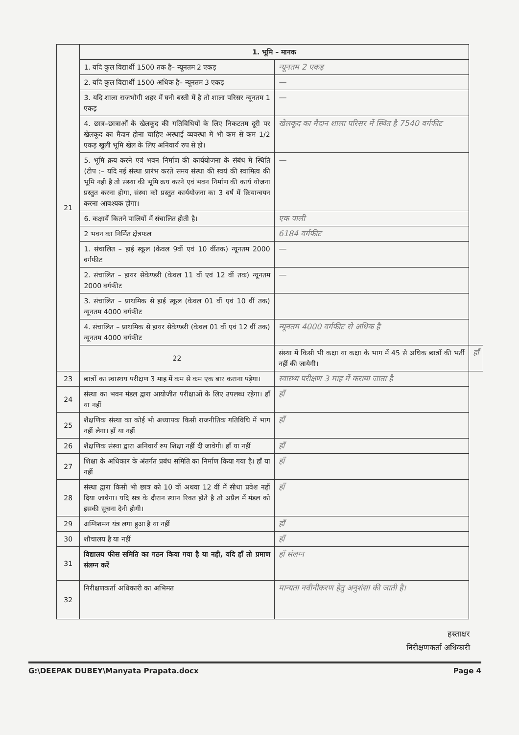| 21 | 1. भूमि – मानक | | |
| | 1. यदि कुल विद्यार्थी 1500 तक है– न्यूनतम 2 एकड़ | न्यूनतम 2 एकड़ | |
| | 2. यदि कुल विद्यार्थी 1500 अधिक है– न्यूनतम 3 एकड़ | — | |
| | 3. यदि शाला राजभोगी शहर में घनी बस्ती में है तो शाला परिसर न्यूनतम 1 एकड़ | — | |
| | 4. छात्र–छात्राओं के खेलकूद की गतिविधियों के लिए निकटतम दूरी पर खेलकूद का मैदान होना चाहिए अस्थाई व्यवस्था में भी कम से कम 1/2 एकड़ खुली भूमि खेल के लिए अनिवार्य रुप से हो। | खेलकूद का मैदान शाला परिसर में स्थित है 7540 वर्गफीट | |
| | 5. भूमि क्रय करने एवं भवन निर्माण की कार्ययोजना के संबंध में स्थिति (टीप :– यदि नई संस्था प्रारंभ करते समय संस्था की स्वयं की स्वामित्व की भूमि नही है तो संस्था की भूमि क्रय करने एवं भवन निर्माण की कार्य योजना प्रस्तुत करना होगा, संस्था को प्रस्तुत कार्ययोजना का 3 वर्ष में क्रियान्वयन करना आवश्यक होगा। | — | |
| | 6. कक्षायें कितने पालियों में संचालित होती है। | एक पाली | |
| | 2 भवन का निर्मित क्षेत्रफल | 6184 वर्गफीट | |
| | 1. संचालित – हाई स्कूल (केवल 9वीं एवं 10 वींतक) न्यूनतम 2000 वर्गफीट | — | |
| | 2. संचालित – हायर सेकेण्डरी (केवल 11 वीं एवं 12 वीं तक) न्यूनतम 2000 वर्गफीट | — | |
| | 3. संचालित – प्राथमिक से हाई स्कूल (केवल 01 वीं एवं 10 वीं तक) न्यूनतम 4000 वर्गफीट | | |
| | 4. संचालित – प्राथमिक से हायर सेकेण्डरी (केवल 01 वीं एवं 12 वीं तक) न्यूनतम 4000 वर्गफीट | न्यूनतम 4000 वर्गफीट से अधिक है | |
| | 22 | संस्था में किसी भी कक्षा या कक्षा के भाग में 45 से अधिक छात्रों की भर्ती नहीं की जायेगी। | हाँ |
| 23 | छात्रों का स्वास्थय परीक्षण 3 माह में कम से कम एक बार कराना पड़ेगा। | स्वास्थ्य परीक्षण 3 माह में कराया जाता है | |
| 24 | संस्था का भवन मंडल द्वारा आयोजीत परीक्षाओं के लिए उपलब्ध रहेगा। हॉं या नहीं | हाँ | |
| 25 | शैक्षणिक संस्था का कोई भी अध्यापक किसी राजनीतिक गतिविधि में भाग नहीं लेगा। हॉं या नहीं | हाँ | |
| 26 | शैक्षणिक संस्था द्वारा अनिवार्य रुप शिक्षा नहीं दी जावेगी। हॉं या नहीं | हाँ | |
| 27 | शिक्षा के अधिकार के अंतर्गत प्रबंध समिति का निर्माण किया गया है। हॉं या नहीं | हाँ | |
| 28 | संस्था द्वारा किसी भी छात्र को 10 वीं अथवा 12 वीं में सीधा प्रवेश नहीं दिया जावेगा। यदि सत्र के दौरान स्थान रिक्त होते है तो अप्रैल में मंडल को इसकी सूचना देनी होगी। | हाँ | |
| 29 | अग्निशमन यंत्र लगा हुआ है या नहीं | हाँ | |
| 30 | शौचालय है या नहीं | हाँ | |
| 31 | विद्यालय फीस समिति का गठन किया गया है या नही, यदि हॉं तो प्रमाण संलग्न करें | हाँ संलग्न | |
| 32 | निरीक्षणकर्ता अधिकारी का अभिमत | मान्यता नवीनीकरण हेतु अनुशंसा की जाती है। | |
हस्ताक्षर
निरीक्षणकर्ता अधिकारी
G:\DEEPAK DUBEY\Manyata Prapata.docx Page 4